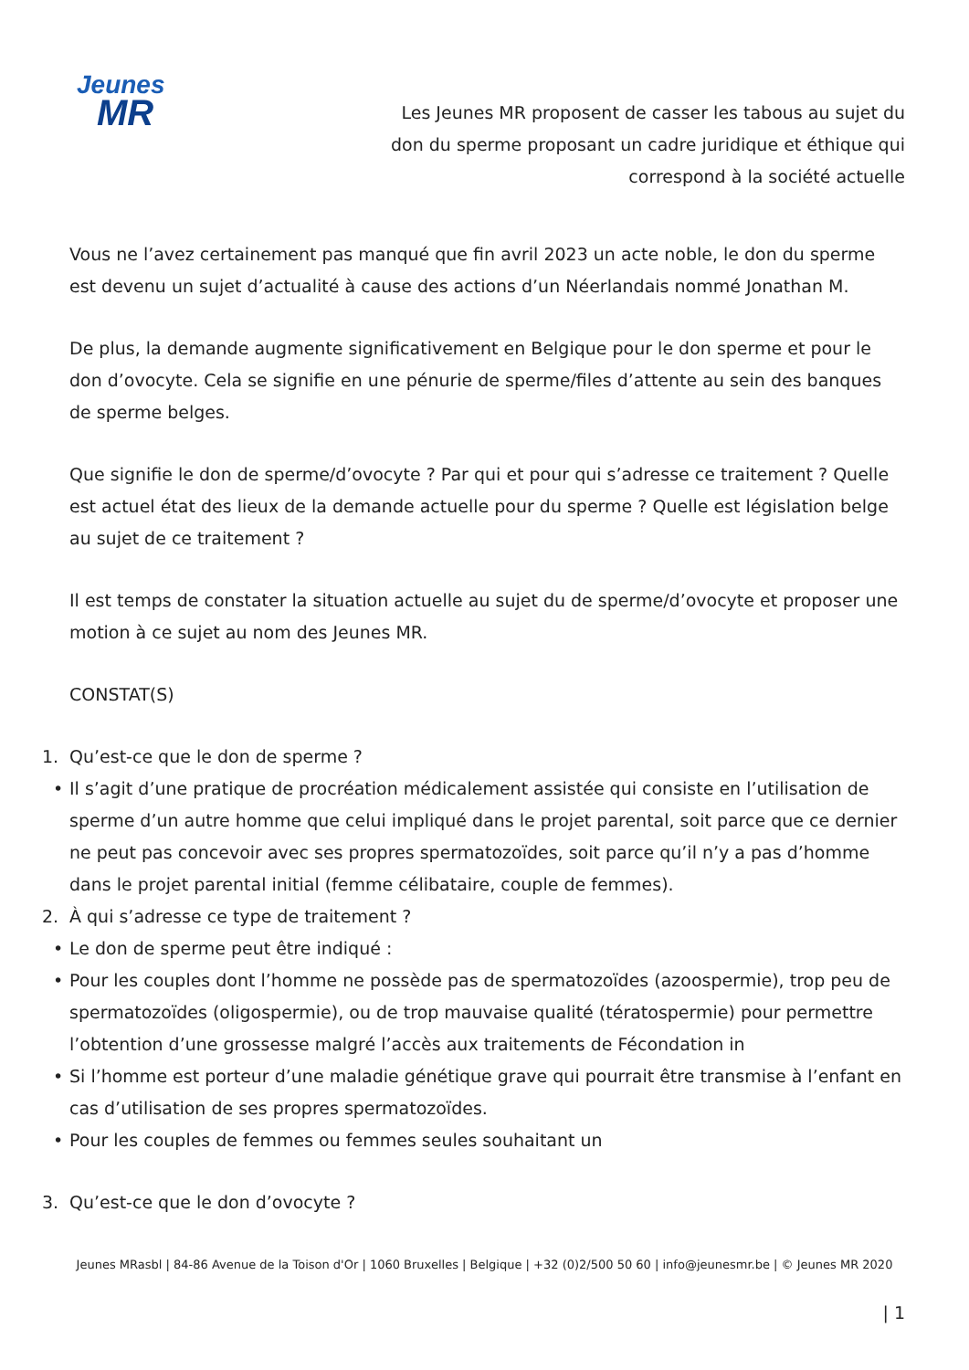Jeunes
MR
Les Jeunes MR proposent de casser les tabous au sujet du don du sperme proposant un cadre juridique et éthique qui correspond à la société actuelle
Vous ne l’avez certainement pas manqué que fin avril 2023 un acte noble, le don du sperme est devenu un sujet d’actualité à cause des actions d’un Néerlandais nommé Jonathan M.
De plus, la demande augmente significativement en Belgique pour le don sperme et pour le don d’ovocyte. Cela se signifie en une pénurie de sperme/files d’attente au sein des banques de sperme belges.
Que signifie le don de sperme/d’ovocyte ? Par qui et pour qui s’adresse ce traitement ? Quelle est actuel état des lieux de la demande actuelle pour du sperme ? Quelle est législation belge au sujet de ce traitement ?
Il est temps de constater la situation actuelle au sujet du de sperme/d’ovocyte et proposer une motion à ce sujet au nom des Jeunes MR.
CONSTAT(S)
1. Qu’est-ce que le don de sperme ?
• Il s’agit d’une pratique de procréation médicalement assistée qui consiste en l’utilisation de sperme d’un autre homme que celui impliqué dans le projet parental, soit parce que ce dernier ne peut pas concevoir avec ses propres spermatozoïdes, soit parce qu’il n’y a pas d’homme dans le projet parental initial (femme célibataire, couple de femmes).
2. À qui s’adresse ce type de traitement ?
• Le don de sperme peut être indiqué :
• Pour les couples dont l’homme ne possède pas de spermatozoïdes (azoospermie), trop peu de spermatozoïdes (oligospermie), ou de trop mauvaise qualité (tératospermie) pour permettre l’obtention d’une grossesse malgré l’accès aux traitements de Fécondation in
• Si l’homme est porteur d’une maladie génétique grave qui pourrait être transmise à l’enfant en cas d’utilisation de ses propres spermatozoïdes.
• Pour les couples de femmes ou femmes seules souhaitant un
3. Qu’est-ce que le don d’ovocyte ?
Jeunes MRasbl | 84-86 Avenue de la Toison d'Or | 1060 Bruxelles | Belgique | +32 (0)2/500 50 60 | info@jeunesmr.be | © Jeunes MR 2020
| 1